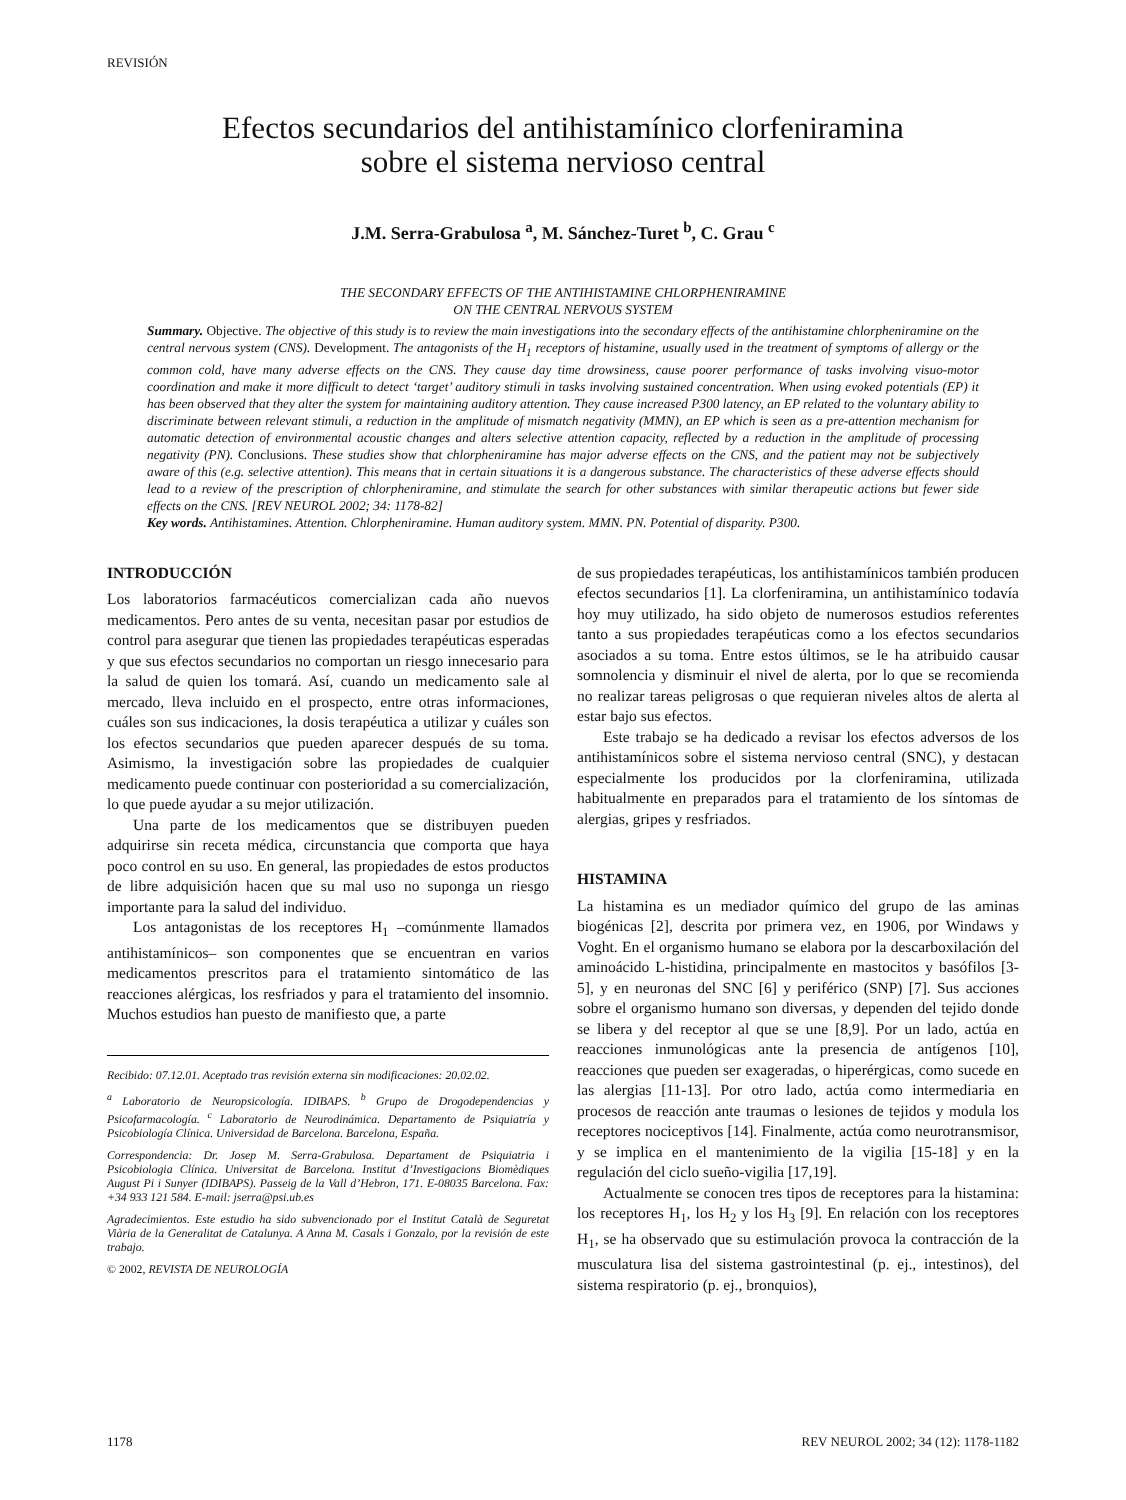REVISIÓN
Efectos secundarios del antihistamínico clorfeniramina
sobre el sistema nervioso central
J.M. Serra-Grabulosa <sup>a</sup>, M. Sánchez-Turet <sup>b</sup>, C. Grau <sup>c</sup>
THE SECONDARY EFFECTS OF THE ANTIHISTAMINE CHLORPHENIRAMINE
ON THE CENTRAL NERVOUS SYSTEM
Summary. Objective. The objective of this study is to review the main investigations into the secondary effects of the antihistamine chlorpheniramine on the central nervous system (CNS). Development. The antagonists of the H<sub>1</sub> receptors of histamine, usually used in the treatment of symptoms of allergy or the common cold, have many adverse effects on the CNS. They cause day time drowsiness, cause poorer performance of tasks involving visuo-motor coordination and make it more difficult to detect ‘target’ auditory stimuli in tasks involving sustained concentration. When using evoked potentials (EP) it has been observed that they alter the system for maintaining auditory attention. They cause increased P300 latency, an EP related to the voluntary ability to discriminate between relevant stimuli, a reduction in the amplitude of mismatch negativity (MMN), an EP which is seen as a pre-attention mechanism for automatic detection of environmental acoustic changes and alters selective attention capacity, reflected by a reduction in the amplitude of processing negativity (PN). Conclusions. These studies show that chlorpheniramine has major adverse effects on the CNS, and the patient may not be subjectively aware of this (e.g. selective attention). This means that in certain situations it is a dangerous substance. The characteristics of these adverse effects should lead to a review of the prescription of chlorpheniramine, and stimulate the search for other substances with similar therapeutic actions but fewer side effects on the CNS. [REV NEUROL 2002; 34: 1178-82]
Key words. Antihistamines. Attention. Chlorpheniramine. Human auditory system. MMN. PN. Potential of disparity. P300.
INTRODUCCIÓN
Los laboratorios farmacéuticos comercializan cada año nuevos medicamentos. Pero antes de su venta, necesitan pasar por estudios de control para asegurar que tienen las propiedades terapéuticas esperadas y que sus efectos secundarios no comportan un riesgo innecesario para la salud de quien los tomará. Así, cuando un medicamento sale al mercado, lleva incluido en el prospecto, entre otras informaciones, cuáles son sus indicaciones, la dosis terapéutica a utilizar y cuáles son los efectos secundarios que pueden aparecer después de su toma. Asimismo, la investigación sobre las propiedades de cualquier medicamento puede continuar con posterioridad a su comercialización, lo que puede ayudar a su mejor utilización.
Una parte de los medicamentos que se distribuyen pueden adquirirse sin receta médica, circunstancia que comporta que haya poco control en su uso. En general, las propiedades de estos productos de libre adquisición hacen que su mal uso no suponga un riesgo importante para la salud del individuo.
Los antagonistas de los receptores H<sub>1</sub> –comúnmente llamados antihistamínicos– son componentes que se encuentran en varios medicamentos prescritos para el tratamiento sintomático de las reacciones alérgicas, los resfriados y para el tratamiento del insomnio. Muchos estudios han puesto de manifiesto que, a parte
Recibido: 07.12.01. Aceptado tras revisión externa sin modificaciones: 20.02.02.
<sup>a</sup> Laboratorio de Neuropsicología. IDIBAPS. <sup>b</sup> Grupo de Drogodependencias y Psicofarmacología. <sup>c</sup> Laboratorio de Neurodinámica. Departamento de Psiquiatría y Psicobiología Clínica. Universidad de Barcelona. Barcelona, España.
Correspondencia: Dr. Josep M. Serra-Grabulosa. Departament de Psiquiatria i Psicobiologia Clínica. Universitat de Barcelona. Institut d’Investigacions Biomèdiques August Pi i Sunyer (IDIBAPS). Passeig de la Vall d’Hebron, 171. E-08035 Barcelona. Fax: +34 933 121 584. E-mail: jserra@psi.ub.es
Agradecimientos. Este estudio ha sido subvencionado por el Institut Català de Seguretat Viària de la Generalitat de Catalunya. A Anna M. Casals i Gonzalo, por la revisión de este trabajo.
© 2002, REVISTA DE NEUROLOGÍA
de sus propiedades terapéuticas, los antihistamínicos también producen efectos secundarios [1]. La clorfeniramina, un antihistamínico todavía hoy muy utilizado, ha sido objeto de numerosos estudios referentes tanto a sus propiedades terapéuticas como a los efectos secundarios asociados a su toma. Entre estos últimos, se le ha atribuido causar somnolencia y disminuir el nivel de alerta, por lo que se recomienda no realizar tareas peligrosas o que requieran niveles altos de alerta al estar bajo sus efectos.
Este trabajo se ha dedicado a revisar los efectos adversos de los antihistamínicos sobre el sistema nervioso central (SNC), y destacan especialmente los producidos por la clorfeniramina, utilizada habitualmente en preparados para el tratamiento de los síntomas de alergias, gripes y resfriados.
HISTAMINA
La histamina es un mediador químico del grupo de las aminas biogénicas [2], descrita por primera vez, en 1906, por Windaws y Voght. En el organismo humano se elabora por la descarboxilación del aminoácido L-histidina, principalmente en mastocitos y basófilos [3-5], y en neuronas del SNC [6] y periférico (SNP) [7]. Sus acciones sobre el organismo humano son diversas, y dependen del tejido donde se libera y del receptor al que se une [8,9]. Por un lado, actúa en reacciones inmunológicas ante la presencia de antígenos [10], reacciones que pueden ser exageradas, o hiperérgicas, como sucede en las alergias [11-13]. Por otro lado, actúa como intermediaria en procesos de reacción ante traumas o lesiones de tejidos y modula los receptores nociceptivos [14]. Finalmente, actúa como neurotransmisor, y se implica en el mantenimiento de la vigilia [15-18] y en la regulación del ciclo sueño-vigilia [17,19].
Actualmente se conocen tres tipos de receptores para la histamina: los receptores H<sub>1</sub>, los H<sub>2</sub> y los H<sub>3</sub> [9]. En relación con los receptores H<sub>1</sub>, se ha observado que su estimulación provoca la contracción de la musculatura lisa del sistema gastrointestinal (p. ej., intestinos), del sistema respiratorio (p. ej., bronquios),
1178 REV NEUROL 2002; 34 (12): 1178-1182